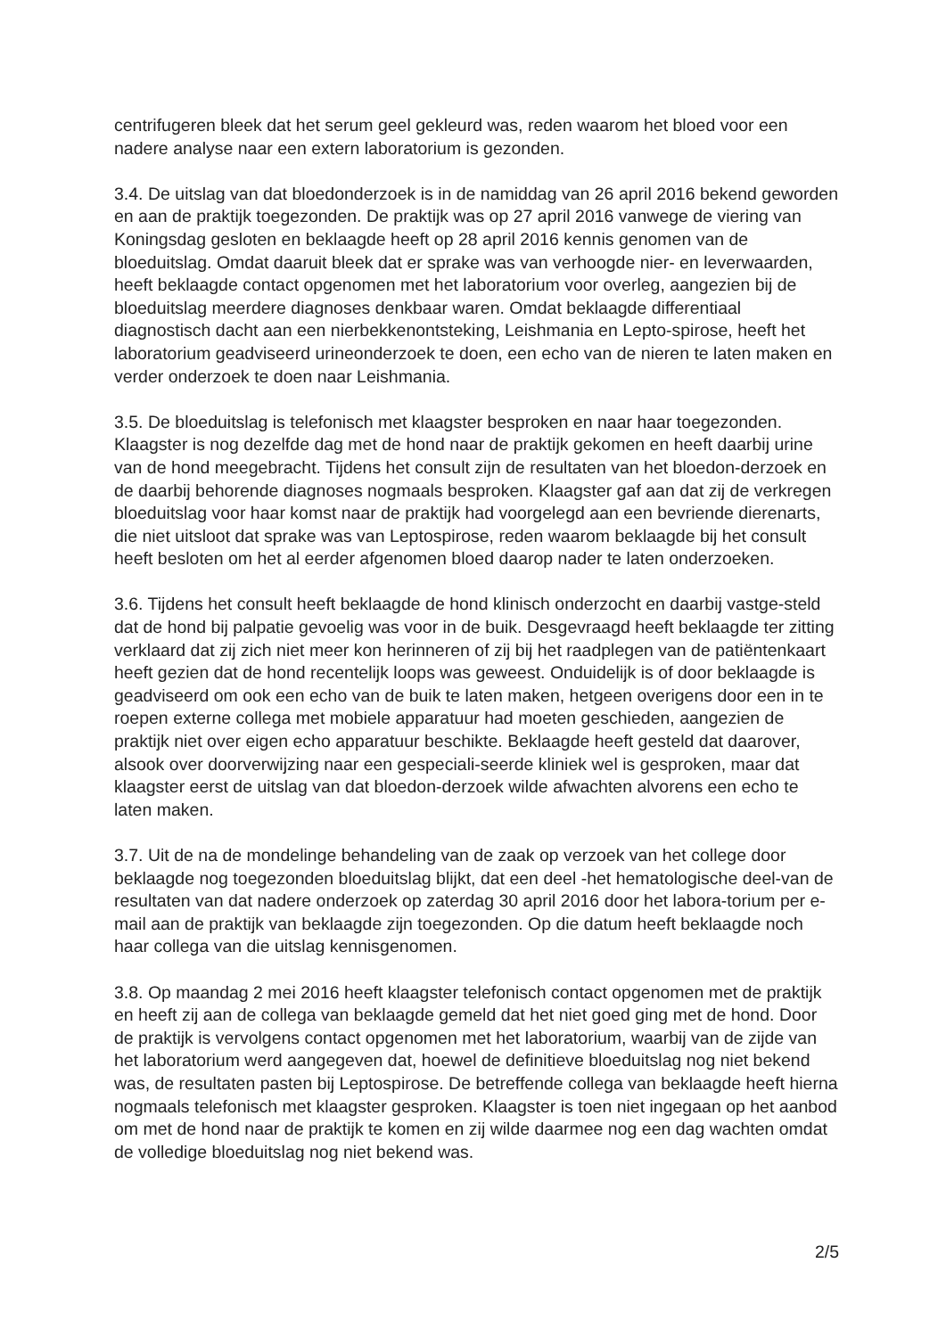centrifugeren bleek dat het serum geel gekleurd was, reden waarom het bloed voor een nadere analyse naar een extern laboratorium is gezonden.
3.4. De uitslag van dat bloedonderzoek is in de namiddag van 26 april 2016 bekend geworden en aan de praktijk toegezonden. De praktijk was op 27 april 2016 vanwege de viering van Koningsdag gesloten en beklaagde heeft op 28 april 2016 kennis genomen van de bloeduitslag. Omdat daaruit bleek dat er sprake was van verhoogde nier- en leverwaarden, heeft beklaagde contact opgenomen met het laboratorium voor overleg, aangezien bij de bloeduitslag meerdere diagnoses denkbaar waren. Omdat beklaagde differentiaal diagnostisch dacht aan een nierbekkenontsteking, Leishmania en Lepto-spirose, heeft het laboratorium geadviseerd urineonderzoek te doen, een echo van de nieren te laten maken en verder onderzoek te doen naar Leishmania.
3.5. De bloeduitslag is telefonisch met klaagster besproken en naar haar toegezonden. Klaagster is nog dezelfde dag met de hond naar de praktijk gekomen en heeft daarbij urine van de hond meegebracht. Tijdens het consult zijn de resultaten van het bloedon-derzoek en de daarbij behorende diagnoses nogmaals besproken. Klaagster gaf aan dat zij de verkregen bloeduitslag voor haar komst naar de praktijk had voorgelegd aan een bevriende dierenarts, die niet uitsloot dat sprake was van Leptospirose, reden waarom beklaagde bij het consult heeft besloten om het al eerder afgenomen bloed daarop nader te laten onderzoeken.
3.6. Tijdens het consult heeft beklaagde de hond klinisch onderzocht en daarbij vastge-steld dat de hond bij palpatie gevoelig was voor in de buik. Desgevraagd heeft beklaagde ter zitting verklaard dat zij zich niet meer kon herinneren of zij bij het raadplegen van de patiëntenkaart heeft gezien dat de hond recentelijk loops was geweest. Onduidelijk is of door beklaagde is geadviseerd om ook een echo van de buik te laten maken, hetgeen overigens door een in te roepen externe collega met mobiele apparatuur had moeten geschieden, aangezien de praktijk niet over eigen echo apparatuur beschikte. Beklaagde heeft gesteld dat daarover, alsook over doorverwijzing naar een gespeciali-seerde kliniek wel is gesproken, maar dat klaagster eerst de uitslag van dat bloedon-derzoek wilde afwachten alvorens een echo te laten maken.
3.7. Uit de na de mondelinge behandeling van de zaak op verzoek van het college door beklaagde nog toegezonden bloeduitslag blijkt, dat een deel -het hematologische deel-van de resultaten van dat nadere onderzoek op zaterdag 30 april 2016 door het labora-torium per e-mail aan de praktijk van beklaagde zijn toegezonden. Op die datum heeft beklaagde noch haar collega van die uitslag kennisgenomen.
3.8. Op maandag 2 mei 2016 heeft klaagster telefonisch contact opgenomen met de praktijk en heeft zij aan de collega van beklaagde gemeld dat het niet goed ging met de hond. Door de praktijk is vervolgens contact opgenomen met het laboratorium, waarbij van de zijde van het laboratorium werd aangegeven dat, hoewel de definitieve bloeduitslag nog niet bekend was, de resultaten pasten bij Leptospirose. De betreffende collega van beklaagde heeft hierna nogmaals telefonisch met klaagster gesproken. Klaagster is toen niet ingegaan op het aanbod om met de hond naar de praktijk te komen en zij wilde daarmee nog een dag wachten omdat de volledige bloeduitslag nog niet bekend was.
2/5